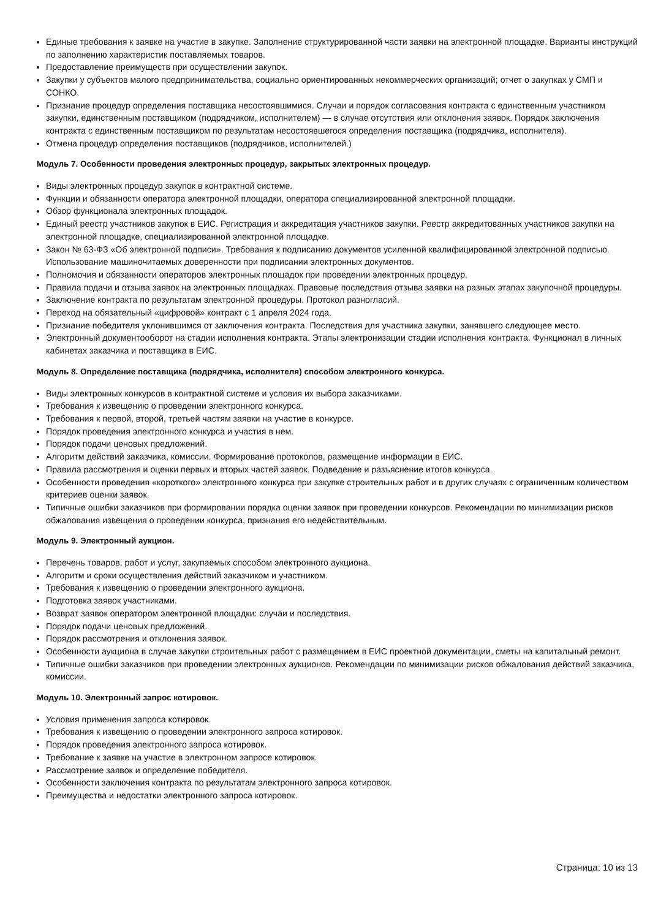Единые требования к заявке на участие в закупке. Заполнение структурированной части заявки на электронной площадке. Варианты инструкций по заполнению характеристик поставляемых товаров.
Предоставление преимуществ при осуществлении закупок.
Закупки у субъектов малого предпринимательства, социально ориентированных некоммерческих организаций; отчет о закупках у СМП и СОНКО.
Признание процедур определения поставщика несостоявшимися. Случаи и порядок согласования контракта с единственным участником закупки, единственным поставщиком (подрядчиком, исполнителем) — в случае отсутствия или отклонения заявок. Порядок заключения контракта с единственным поставщиком по результатам несостоявшегося определения поставщика (подрядчика, исполнителя).
Отмена процедур определения поставщиков (подрядчиков, исполнителей.)
Модуль 7. Особенности проведения электронных процедур, закрытых электронных процедур.
Виды электронных процедур закупок в контрактной системе.
Функции и обязанности оператора электронной площадки, оператора специализированной электронной площадки.
Обзор функционала электронных площадок.
Единый реестр участников закупок в ЕИС. Регистрация и аккредитация участников закупки. Реестр аккредитованных участников закупки на электронной площадке, специализированной электронной площадке.
Закон № 63-ФЗ «Об электронной подписи». Требования к подписанию документов усиленной квалифицированной электронной подписью. Использование машиночитаемых доверенности при подписании электронных документов.
Полномочия и обязанности операторов электронных площадок при проведении электронных процедур.
Правила подачи и отзыва заявок на электронных площадках. Правовые последствия отзыва заявки на разных этапах закупочной процедуры.
Заключение контракта по результатам электронной процедуры. Протокол разногласий.
Переход на обязательный «цифровой» контракт с 1 апреля 2024 года.
Признание победителя уклонившимся от заключения контракта. Последствия для участника закупки, занявшего следующее место.
Электронный документооборот на стадии исполнения контракта. Этапы электронизации стадии исполнения контракта. Функционал в личных кабинетах заказчика и поставщика в ЕИС.
Модуль 8. Определение поставщика (подрядчика, исполнителя) способом электронного конкурса.
Виды электронных конкурсов в контрактной системе и условия их выбора заказчиками.
Требования к извещению о проведении электронного конкурса.
Требования к первой, второй, третьей частям заявки на участие в конкурсе.
Порядок проведения электронного конкурса и участия в нем.
Порядок подачи ценовых предложений.
Алгоритм действий заказчика, комиссии. Формирование протоколов, размещение информации в ЕИС.
Правила рассмотрения и оценки первых и вторых частей заявок. Подведение и разъяснение итогов конкурса.
Особенности проведения «короткого» электронного конкурса при закупке строительных работ и в других случаях с ограниченным количеством критериев оценки заявок.
Типичные ошибки заказчиков при формировании порядка оценки заявок при проведении конкурсов. Рекомендации по минимизации рисков обжалования извещения о проведении конкурса, признания его недействительным.
Модуль 9. Электронный аукцион.
Перечень товаров, работ и услуг, закупаемых способом электронного аукциона.
Алгоритм и сроки осуществления действий заказчиком и участником.
Требования к извещению о проведении электронного аукциона.
Подготовка заявок участниками.
Возврат заявок оператором электронной площадки: случаи и последствия.
Порядок подачи ценовых предложений.
Порядок рассмотрения и отклонения заявок.
Особенности аукциона в случае закупки строительных работ с размещением в ЕИС проектной документации, сметы на капитальный ремонт.
Типичные ошибки заказчиков при проведении электронных аукционов. Рекомендации по минимизации рисков обжалования действий заказчика, комиссии.
Модуль 10. Электронный запрос котировок.
Условия применения запроса котировок.
Требования к извещению о проведении электронного запроса котировок.
Порядок проведения электронного запроса котировок.
Требование к заявке на участие в электронном запросе котировок.
Рассмотрение заявок и определение победителя.
Особенности заключения контракта по результатам электронного запроса котировок.
Преимущества и недостатки электронного запроса котировок.
Страница: 10 из 13